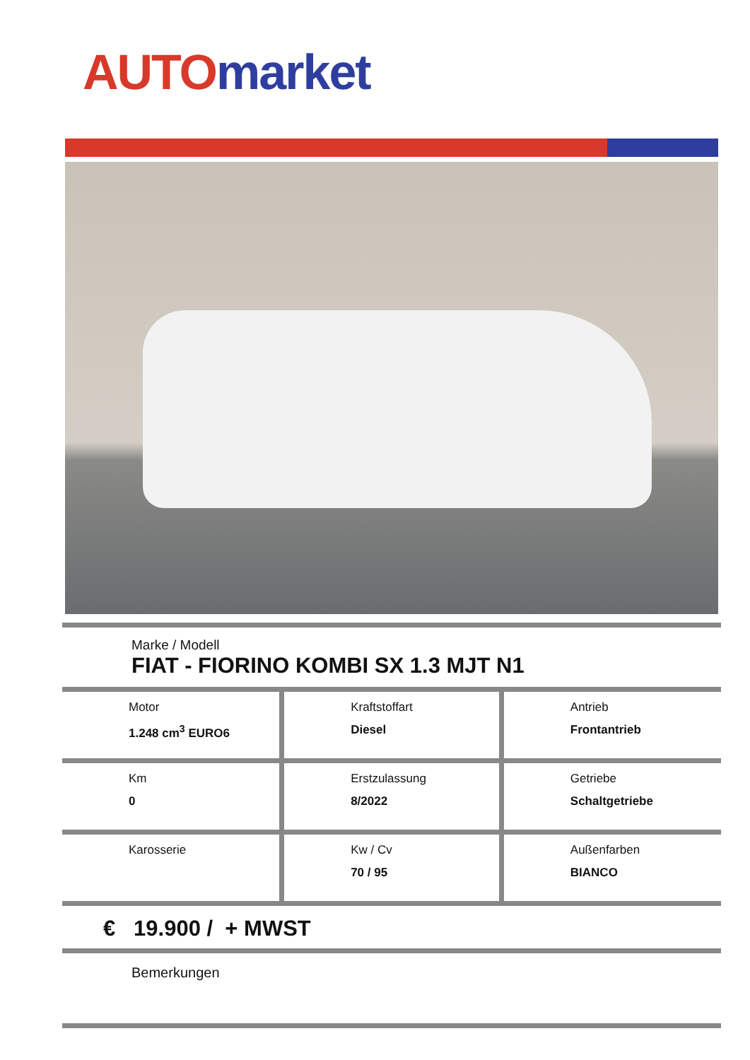AUTO market
Marke / Modell
FIAT - FIORINO KOMBI SX 1.3 MJT N1
| Motor 1.248 cm<sup>3</sup> EURO6 | Kraftstoffart Diesel | Antrieb Frontantrieb |
| Km 0 | Erstzulassung 8/2022 | Getriebe Schaltgetriebe |
| Karosserie | Kw / Cv 70 / 95 | Außenfarben BIANCO |
€ 19.900 / + MWST
Bemerkungen